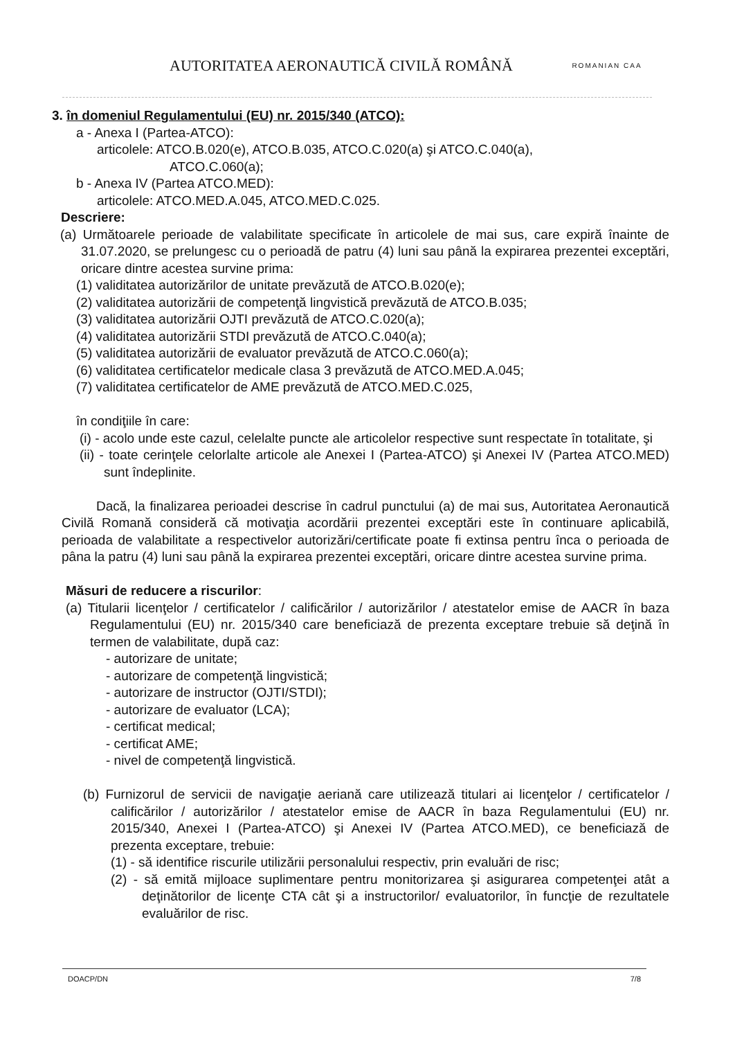AUTORITATEA AERONAUTICĂ CIVILĂ ROMÂNĂ
ROMANIAN CAA
3. în domeniul Regulamentului (EU) nr. 2015/340 (ATCO):
a - Anexa I (Partea-ATCO):
articolele: ATCO.B.020(e), ATCO.B.035, ATCO.C.020(a) şi ATCO.C.040(a),
ATCO.C.060(a);
b - Anexa IV (Partea ATCO.MED):
articolele: ATCO.MED.A.045, ATCO.MED.C.025.
Descriere:
(a) Următoarele perioade de valabilitate specificate în articolele de mai sus, care expiră înainte de 31.07.2020, se prelungesc cu o perioadă de patru (4) luni sau până la expirarea prezentei exceptări, oricare dintre acestea survine prima:
(1) validitatea autorizărilor de unitate prevăzută de ATCO.B.020(e);
(2) validitatea autorizării de competenţă lingvistică prevăzută de ATCO.B.035;
(3) validitatea autorizării OJTI prevăzută de ATCO.C.020(a);
(4) validitatea autorizării STDI prevăzută de ATCO.C.040(a);
(5) validitatea autorizării de evaluator prevăzută de ATCO.C.060(a);
(6) validitatea certificatelor medicale clasa 3 prevăzută de ATCO.MED.A.045;
(7) validitatea certificatelor de AME prevăzută de ATCO.MED.C.025,
în condiţiile în care:
(i) - acolo unde este cazul, celelalte puncte ale articolelor respective sunt respectate în totalitate, şi
(ii) - toate cerinţele celorlalte articole ale Anexei I (Partea-ATCO) şi Anexei IV (Partea ATCO.MED) sunt îndeplinite.
Dacă, la finalizarea perioadei descrise în cadrul punctului (a) de mai sus, Autoritatea Aeronautică Civilă Romană consideră că motivaţia acordării prezentei exceptări este în continuare aplicabilă, perioada de valabilitate a respectivelor autorizări/certificate poate fi extinsa pentru înca o perioada de pâna la patru (4) luni sau până la expirarea prezentei exceptări, oricare dintre acestea survine prima.
Măsuri de reducere a riscurilor:
(a) Titularii licenţelor / certificatelor / calificărilor / autorizărilor / atestatelor emise de AACR în baza Regulamentului (EU) nr. 2015/340 care beneficiază de prezenta exceptare trebuie să deţină în termen de valabilitate, după caz:
- autorizare de unitate;
- autorizare de competenţă lingvistică;
- autorizare de instructor (OJTI/STDI);
- autorizare de evaluator (LCA);
- certificat medical;
- certificat AME;
- nivel de competenţă lingvistică.
(b) Furnizorul de servicii de navigaţie aeriană care utilizează titulari ai licenţelor / certificatelor / calificărilor / autorizărilor / atestatelor emise de AACR în baza Regulamentului (EU) nr. 2015/340, Anexei I (Partea-ATCO) şi Anexei IV (Partea ATCO.MED), ce beneficiază de prezenta exceptare, trebuie:
(1) - să identifice riscurile utilizării personalului respectiv, prin evaluări de risc;
(2) - să emită mijloace suplimentare pentru monitorizarea şi asigurarea competenţei atât a deţinătorilor de licenţe CTA cât şi a instructorilor/ evaluatorilor, în funcţie de rezultatele evaluărilor de risc.
DOACP/DN 7/8